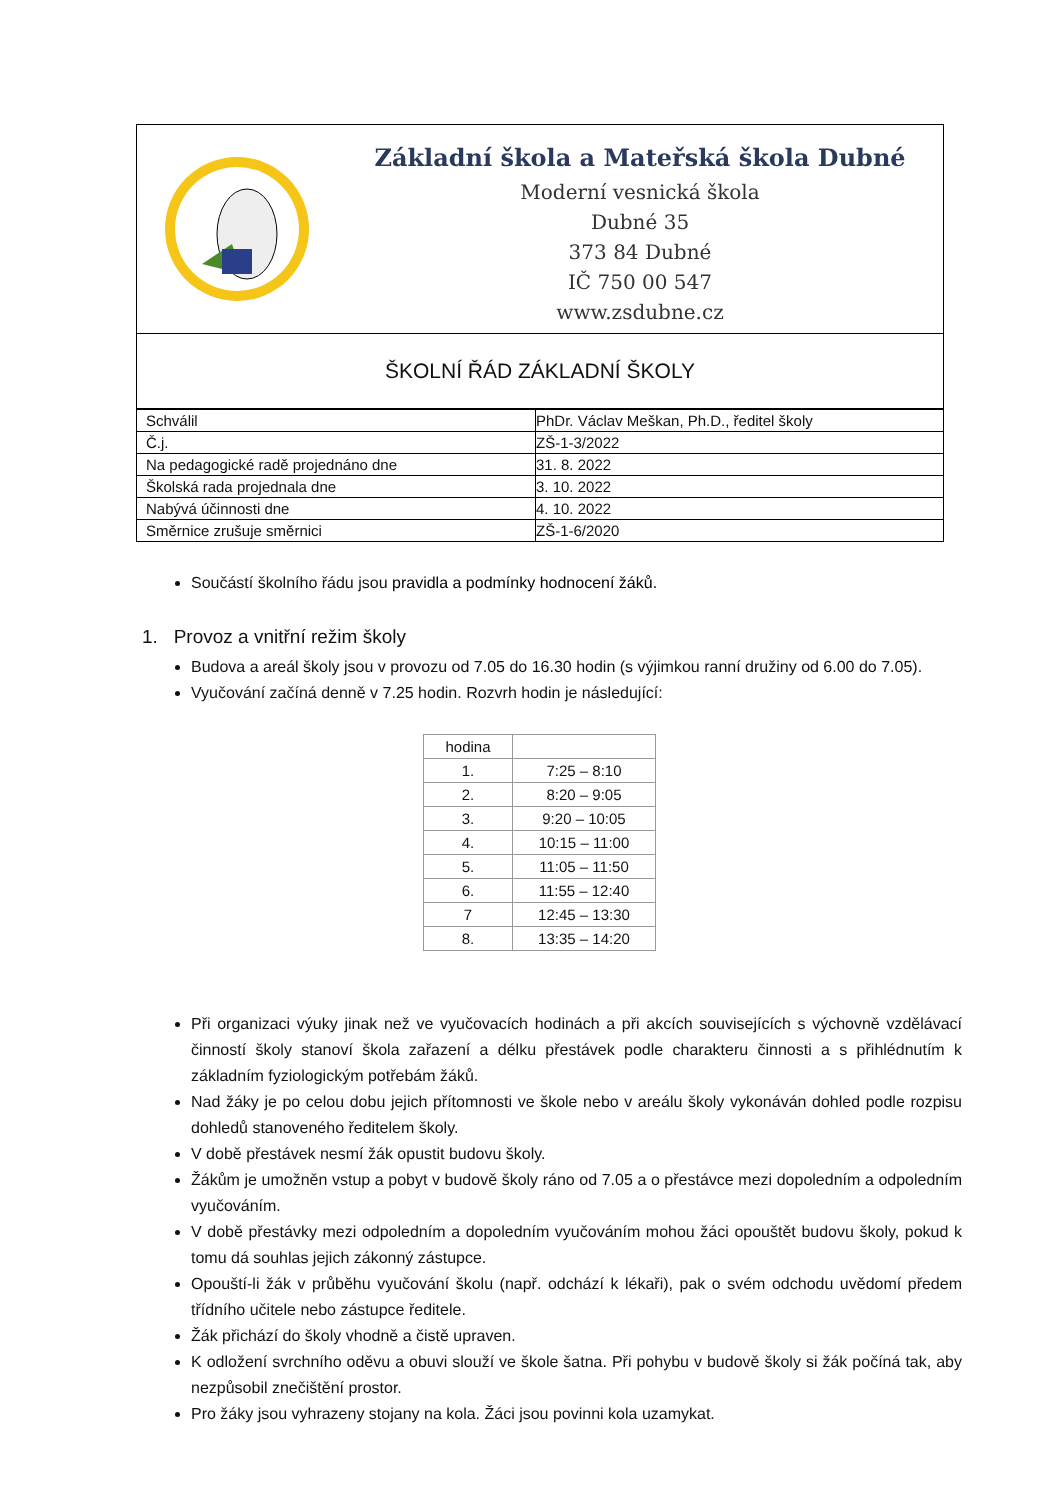Základní škola a Mateřská škola Dubné
Moderní vesnická škola
Dubné 35
373 84 Dubné
IČ 750 00 547
www.zsdubne.cz
ŠKOLNÍ ŘÁD ZÁKLADNÍ ŠKOLY
| Schválil | PhDr. Václav Meškan, Ph.D., ředitel školy |
| Č.j. | ZŠ-1-3/2022 |
| Na pedagogické radě projednáno dne | 31. 8. 2022 |
| Školská rada projednala dne | 3. 10. 2022 |
| Nabývá účinnosti dne | 4. 10. 2022 |
| Směrnice zrušuje směrnici | ZŠ-1-6/2020 |
Součástí školního řádu jsou pravidla a podmínky hodnocení žáků.
1. Provoz a vnitřní režim školy
Budova a areál školy jsou v provozu od 7.05 do 16.30 hodin (s výjimkou ranní družiny od 6.00 do 7.05).
Vyučování začíná denně v 7.25 hodin. Rozvrh hodin je následující:
| hodina | |
| --- | --- |
| 1. | 7:25 – 8:10 |
| 2. | 8:20 – 9:05 |
| 3. | 9:20 – 10:05 |
| 4. | 10:15 – 11:00 |
| 5. | 11:05 – 11:50 |
| 6. | 11:55 – 12:40 |
| 7 | 12:45 – 13:30 |
| 8. | 13:35 – 14:20 |
Při organizaci výuky jinak než ve vyučovacích hodinách a při akcích souvisejících s výchovně vzdělávací činností školy stanoví škola zařazení a délku přestávek podle charakteru činnosti a s přihlédnutím k základním fyziologickým potřebám žáků.
Nad žáky je po celou dobu jejich přítomnosti ve škole nebo v areálu školy vykonáván dohled podle rozpisu dohledů stanoveného ředitelem školy.
V době přestávek nesmí žák opustit budovu školy.
Žákům je umožněn vstup a pobyt v budově školy ráno od 7.05 a o přestávce mezi dopoledním a odpoledním vyučováním.
V době přestávky mezi odpoledním a dopoledním vyučováním mohou žáci opouštět budovu školy, pokud k tomu dá souhlas jejich zákonný zástupce.
Opouští-li žák v průběhu vyučování školu (např. odchází k lékaři), pak o svém odchodu uvědomí předem třídního učitele nebo zástupce ředitele.
Žák přichází do školy vhodně a čistě upraven.
K odložení svrchního oděvu a obuvi slouží ve škole šatna. Při pohybu v budově školy si žák počíná tak, aby nezpůsobil znečištění prostor.
Pro žáky jsou vyhrazeny stojany na kola. Žáci jsou povinni kola uzamykat.